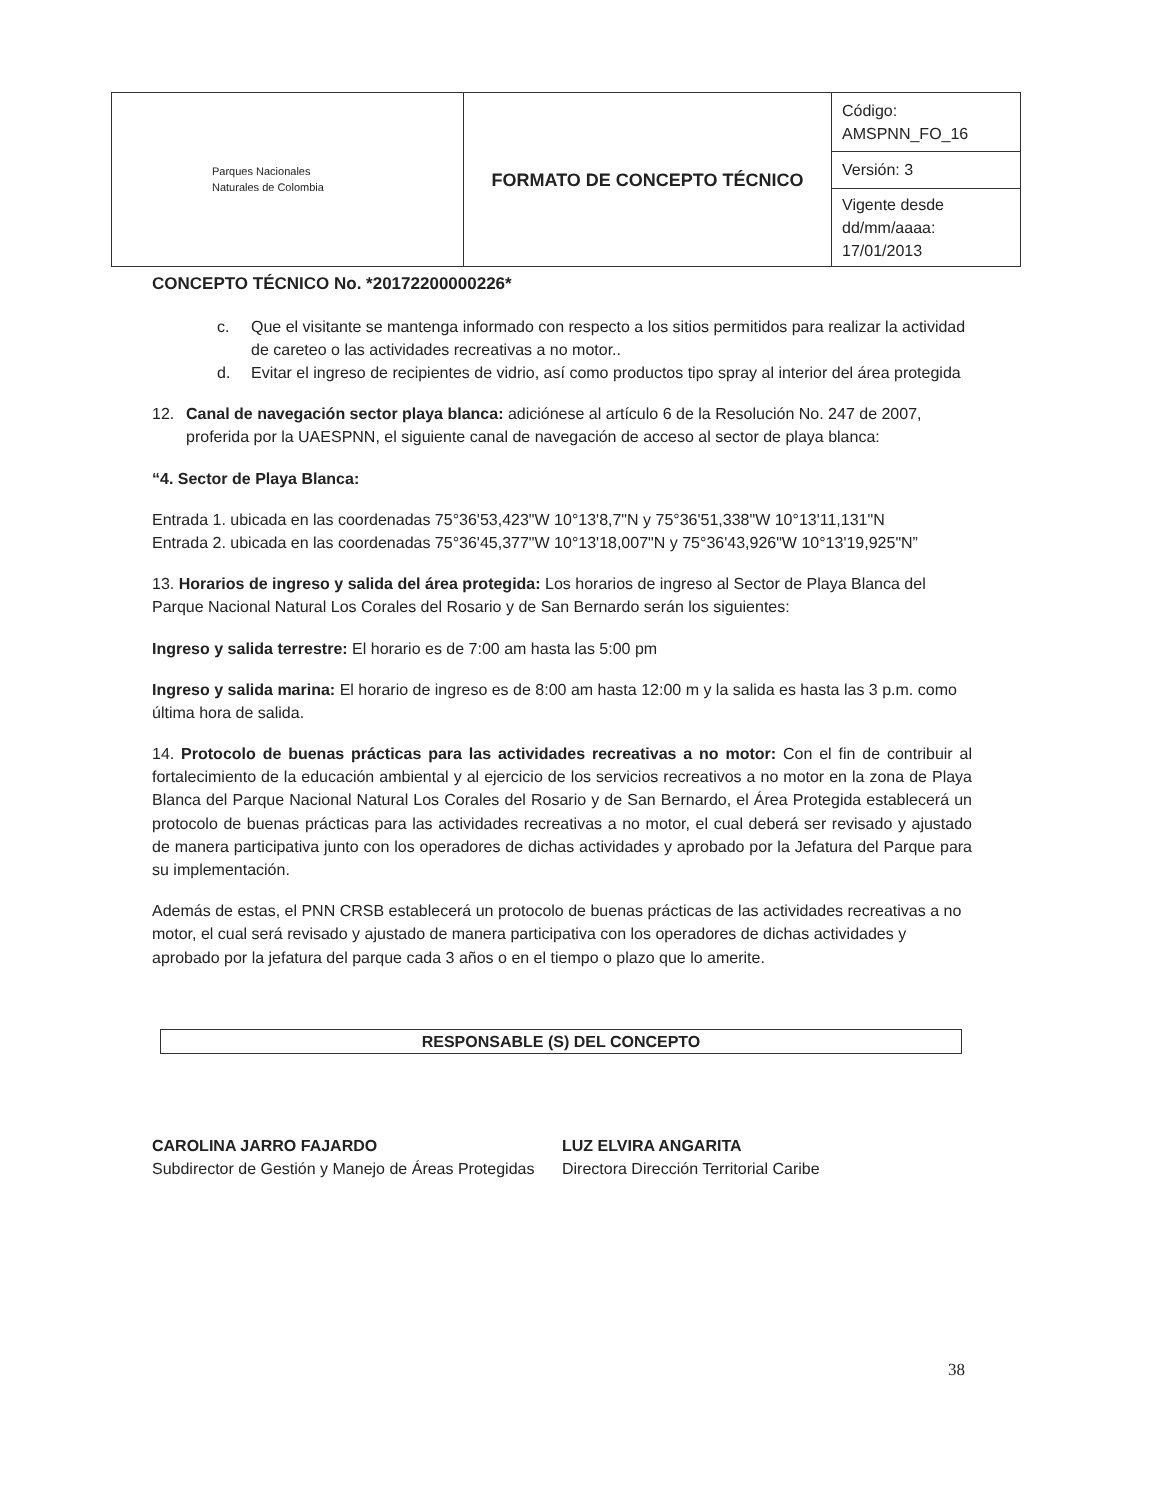| Parques Nacionales Naturales de Colombia | FORMATO DE CONCEPTO TÉCNICO | Código: AMSPNN_FO_16 |
| | | Versión: 3 |
| | | Vigente desde dd/mm/aaaa: 17/01/2013 |
CONCEPTO TÉCNICO No. *20172200000226*
c. Que el visitante se mantenga informado con respecto a los sitios permitidos para realizar la actividad de careteo o las actividades recreativas a no motor..
d. Evitar el ingreso de recipientes de vidrio, así como productos tipo spray al interior del área protegida
12. Canal de navegación sector playa blanca: adiciónese al artículo 6 de la Resolución No. 247 de 2007, proferida por la UAESPNN, el siguiente canal de navegación de acceso al sector de playa blanca:
“4. Sector de Playa Blanca:
Entrada 1. ubicada en las coordenadas 75°36'53,423"W 10°13'8,7"N y 75°36'51,338"W 10°13'11,131"N
Entrada 2. ubicada en las coordenadas 75°36'45,377"W 10°13'18,007"N y 75°36'43,926"W 10°13'19,925"N”
13. Horarios de ingreso y salida del área protegida: Los horarios de ingreso al Sector de Playa Blanca del Parque Nacional Natural Los Corales del Rosario y de San Bernardo serán los siguientes:
Ingreso y salida terrestre: El horario es de 7:00 am hasta las 5:00 pm
Ingreso y salida marina: El horario de ingreso es de 8:00 am hasta 12:00 m y la salida es hasta las 3 p.m. como última hora de salida.
14. Protocolo de buenas prácticas para las actividades recreativas a no motor: Con el fin de contribuir al fortalecimiento de la educación ambiental y al ejercicio de los servicios recreativos a no motor en la zona de Playa Blanca del Parque Nacional Natural Los Corales del Rosario y de San Bernardo, el Área Protegida establecerá un protocolo de buenas prácticas para las actividades recreativas a no motor, el cual deberá ser revisado y ajustado de manera participativa junto con los operadores de dichas actividades y aprobado por la Jefatura del Parque para su implementación.
Además de estas, el PNN CRSB establecerá un protocolo de buenas prácticas de las actividades recreativas a no motor, el cual será revisado y ajustado de manera participativa con los operadores de dichas actividades y aprobado por la jefatura del parque cada 3 años o en el tiempo o plazo que lo amerite.
RESPONSABLE (S) DEL CONCEPTO
CAROLINA JARRO FAJARDO
Subdirector de Gestión y Manejo de Áreas Protegidas
LUZ ELVIRA ANGARITA
Directora Dirección Territorial Caribe
38